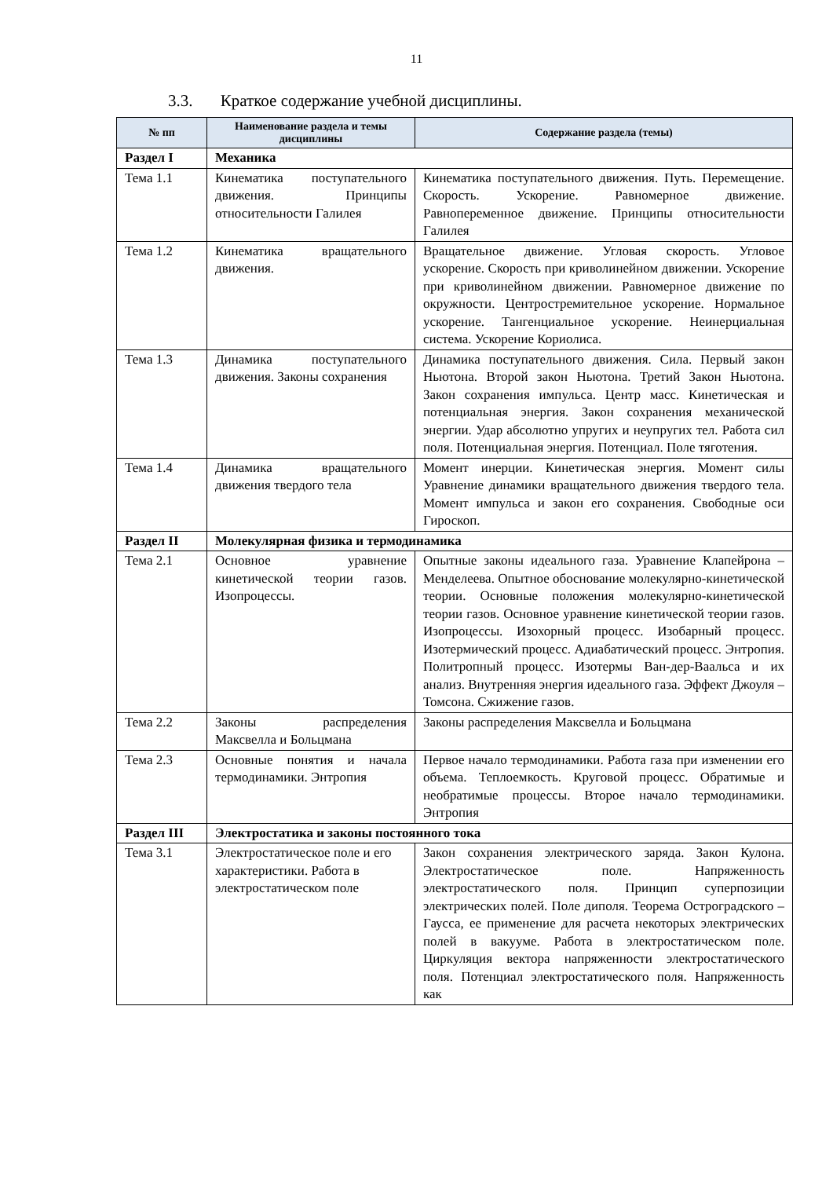11
3.3. Краткое содержание учебной дисциплины.
| № пп | Наименование раздела и темы дисциплины | Содержание раздела (темы) |
| --- | --- | --- |
| Раздел I | Механика | |
| Тема 1.1 | Кинематика поступательного движения. Принципы относительности Галилея | Кинематика поступательного движения. Путь. Перемещение. Скорость. Ускорение. Равномерное движение. Равнопеременное движение. Принципы относительности Галилея |
| Тема 1.2 | Кинематика вращательного движения. | Вращательное движение. Угловая скорость. Угловое ускорение. Скорость при криволинейном движении. Ускорение при криволинейном движении. Равномерное движение по окружности. Центростремительное ускорение. Нормальное ускорение. Тангенциальное ускорение. Неинерциальная система. Ускорение Кориолиса. |
| Тема 1.3 | Динамика поступательного движения. Законы сохранения | Динамика поступательного движения. Сила. Первый закон Ньютона. Второй закон Ньютона. Третий Закон Ньютона. Закон сохранения импульса. Центр масс. Кинетическая и потенциальная энергия. Закон сохранения механической энергии. Удар абсолютно упругих и неупругих тел. Работа сил поля. Потенциальная энергия. Потенциал. Поле тяготения. |
| Тема 1.4 | Динамика вращательного движения твердого тела | Момент инерции. Кинетическая энергия. Момент силы Уравнение динамики вращательного движения твердого тела. Момент импульса и закон его сохранения. Свободные оси Гироскоп. |
| Раздел II | Молекулярная физика и термодинамика | |
| Тема 2.1 | Основное уравнение кинетической теории газов. Изопроцессы. | Опытные законы идеального газа. Уравнение Клапейрона – Менделеева. Опытное обоснование молекулярно-кинетической теории. Основные положения молекулярно-кинетической теории газов. Основное уравнение кинетической теории газов. Изопроцессы. Изохорный процесс. Изобарный процесс. Изотермический процесс. Адиабатический процесс. Энтропия. Политропный процесс. Изотермы Ван-дер-Ваальса и их анализ. Внутренняя энергия идеального газа. Эффект Джоуля – Томсона. Сжижение газов. |
| Тема 2.2 | Законы распределения Максвелла и Больцмана | Законы распределения Максвелла и Больцмана |
| Тема 2.3 | Основные понятия и начала термодинамики. Энтропия | Первое начало термодинамики. Работа газа при изменении его объема. Теплоемкость. Круговой процесс. Обратимые и необратимые процессы. Второе начало термодинамики. Энтропия |
| Раздел III | Электростатика и законы постоянного тока | |
| Тема 3.1 | Электростатическое поле и его характеристики. Работа в электростатическом поле | Закон сохранения электрического заряда. Закон Кулона. Электростатическое поле. Напряженность электростатического поля. Принцип суперпозиции электрических полей. Поле диполя. Теорема Остроградского – Гаусса, ее применение для расчета некоторых электрических полей в вакууме. Работа в электростатическом поле. Циркуляция вектора напряженности электростатического поля. Потенциал электростатического поля. Напряженность как |